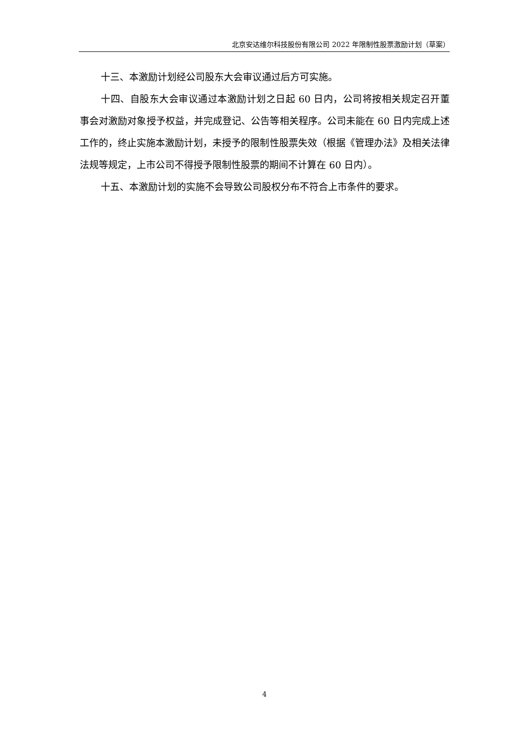北京安达维尔科技股份有限公司 2022 年限制性股票激励计划（草案）
十三、本激励计划经公司股东大会审议通过后方可实施。
十四、自股东大会审议通过本激励计划之日起 60 日内，公司将按相关规定召开董事会对激励对象授予权益，并完成登记、公告等相关程序。公司未能在 60 日内完成上述工作的，终止实施本激励计划，未授予的限制性股票失效（根据《管理办法》及相关法律法规等规定，上市公司不得授予限制性股票的期间不计算在 60 日内）。
十五、本激励计划的实施不会导致公司股权分布不符合上市条件的要求。
4